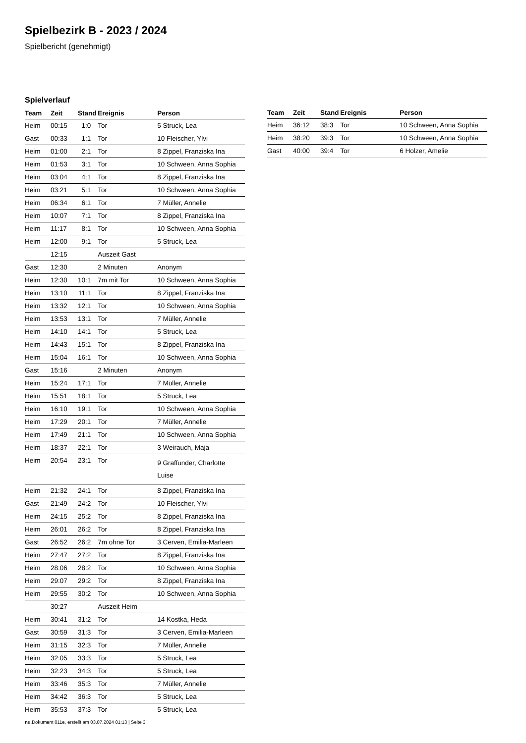Spielbezirk B - 2023 / 2024
Spielbericht (genehmigt)
Spielverlauf
| Team | Zeit | Stand | Ereignis | Person |
| --- | --- | --- | --- | --- |
| Heim | 00:15 | 1:0 | Tor | 5 Struck, Lea |
| Gast | 00:33 | 1:1 | Tor | 10 Fleischer, Ylvi |
| Heim | 01:00 | 2:1 | Tor | 8 Zippel, Franziska Ina |
| Heim | 01:53 | 3:1 | Tor | 10 Schween, Anna Sophia |
| Heim | 03:04 | 4:1 | Tor | 8 Zippel, Franziska Ina |
| Heim | 03:21 | 5:1 | Tor | 10 Schween, Anna Sophia |
| Heim | 06:34 | 6:1 | Tor | 7 Müller, Annelie |
| Heim | 10:07 | 7:1 | Tor | 8 Zippel, Franziska Ina |
| Heim | 11:17 | 8:1 | Tor | 10 Schween, Anna Sophia |
| Heim | 12:00 | 9:1 | Tor | 5 Struck, Lea |
| | 12:15 | | Auszeit Gast | |
| Gast | 12:30 | | 2 Minuten | Anonym |
| Heim | 12:30 | 10:1 | 7m mit Tor | 10 Schween, Anna Sophia |
| Heim | 13:10 | 11:1 | Tor | 8 Zippel, Franziska Ina |
| Heim | 13:32 | 12:1 | Tor | 10 Schween, Anna Sophia |
| Heim | 13:53 | 13:1 | Tor | 7 Müller, Annelie |
| Heim | 14:10 | 14:1 | Tor | 5 Struck, Lea |
| Heim | 14:43 | 15:1 | Tor | 8 Zippel, Franziska Ina |
| Heim | 15:04 | 16:1 | Tor | 10 Schween, Anna Sophia |
| Gast | 15:16 | | 2 Minuten | Anonym |
| Heim | 15:24 | 17:1 | Tor | 7 Müller, Annelie |
| Heim | 15:51 | 18:1 | Tor | 5 Struck, Lea |
| Heim | 16:10 | 19:1 | Tor | 10 Schween, Anna Sophia |
| Heim | 17:29 | 20:1 | Tor | 7 Müller, Annelie |
| Heim | 17:49 | 21:1 | Tor | 10 Schween, Anna Sophia |
| Heim | 18:37 | 22:1 | Tor | 3 Weirauch, Maja |
| Heim | 20:54 | 23:1 | Tor | 9 Graffunder, Charlotte Luise |
| Heim | 21:32 | 24:1 | Tor | 8 Zippel, Franziska Ina |
| Gast | 21:49 | 24:2 | Tor | 10 Fleischer, Ylvi |
| Heim | 24:15 | 25:2 | Tor | 8 Zippel, Franziska Ina |
| Heim | 26:01 | 26:2 | Tor | 8 Zippel, Franziska Ina |
| Gast | 26:52 | 26:2 | 7m ohne Tor | 3 Cerven, Emilia-Marleen |
| Heim | 27:47 | 27:2 | Tor | 8 Zippel, Franziska Ina |
| Heim | 28:06 | 28:2 | Tor | 10 Schween, Anna Sophia |
| Heim | 29:07 | 29:2 | Tor | 8 Zippel, Franziska Ina |
| Heim | 29:55 | 30:2 | Tor | 10 Schween, Anna Sophia |
| | 30:27 | | Auszeit Heim | |
| Heim | 30:41 | 31:2 | Tor | 14 Kostka, Heda |
| Gast | 30:59 | 31:3 | Tor | 3 Cerven, Emilia-Marleen |
| Heim | 31:15 | 32:3 | Tor | 7 Müller, Annelie |
| Heim | 32:05 | 33:3 | Tor | 5 Struck, Lea |
| Heim | 32:23 | 34:3 | Tor | 5 Struck, Lea |
| Heim | 33:46 | 35:3 | Tor | 7 Müller, Annelie |
| Heim | 34:42 | 36:3 | Tor | 5 Struck, Lea |
| Heim | 35:53 | 37:3 | Tor | 5 Struck, Lea |
| Team | Zeit | Stand | Ereignis | Person |
| --- | --- | --- | --- | --- |
| Heim | 36:12 | 38:3 | Tor | 10 Schween, Anna Sophia |
| Heim | 38:20 | 39:3 | Tor | 10 Schween, Anna Sophia |
| Gast | 40:00 | 39:4 | Tor | 6 Holzer, Amelie |
nu.Dokument 011e, erstellt am 03.07.2024 01:13 | Seite 3